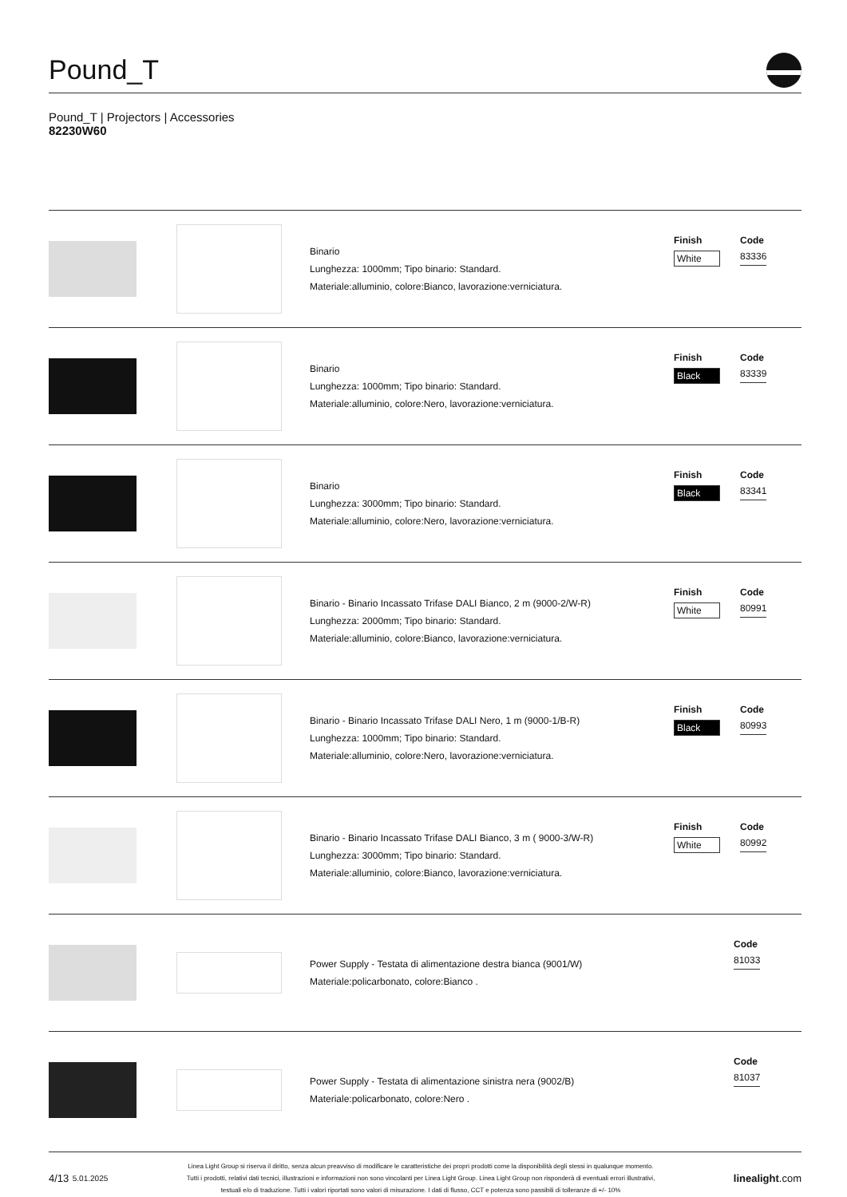Pound_T
Pound_T | Projectors | Accessories
82230W60
Binario
Lunghezza: 1000mm; Tipo binario: Standard.
Materiale:alluminio, colore:Bianco, lavorazione:verniciatura.
Finish
White
Code
83336
Binario
Lunghezza: 1000mm; Tipo binario: Standard.
Materiale:alluminio, colore:Nero, lavorazione:verniciatura.
Finish
Black
Code
83339
Binario
Lunghezza: 3000mm; Tipo binario: Standard.
Materiale:alluminio, colore:Nero, lavorazione:verniciatura.
Finish
Black
Code
83341
Binario - Binario Incassato Trifase DALI Bianco, 2 m (9000-2/W-R)
Lunghezza: 2000mm; Tipo binario: Standard.
Materiale:alluminio, colore:Bianco, lavorazione:verniciatura.
Finish
White
Code
80991
Binario - Binario Incassato Trifase DALI Nero, 1 m (9000-1/B-R)
Lunghezza: 1000mm; Tipo binario: Standard.
Materiale:alluminio, colore:Nero, lavorazione:verniciatura.
Finish
Black
Code
80993
Binario - Binario Incassato Trifase DALI Bianco, 3 m ( 9000-3/W-R)
Lunghezza: 3000mm; Tipo binario: Standard.
Materiale:alluminio, colore:Bianco, lavorazione:verniciatura.
Finish
White
Code
80992
Power Supply - Testata di alimentazione destra bianca (9001/W)
Materiale:policarbonato, colore:Bianco .
Code
81033
Power Supply - Testata di alimentazione sinistra nera (9002/B)
Materiale:policarbonato, colore:Nero .
Code
81037
4/13 5.01.2025
Linea Light Group si riserva il diritto, senza alcun preavviso di modificare le caratteristiche dei propri prodotti come la disponibilità degli stessi in qualunque momento.
Tutti i prodotti, relativi dati tecnici, illustrazioni e informazioni non sono vincolanti per Linea Light Group. Linea Light Group non risponderà di eventuali errori illustrativi,
testuali e/o di traduzione. Tutti i valori riportati sono valori di misurazione. I dati di flusso, CCT e potenza sono passibili di tolleranze di +/- 10%
linealight.com